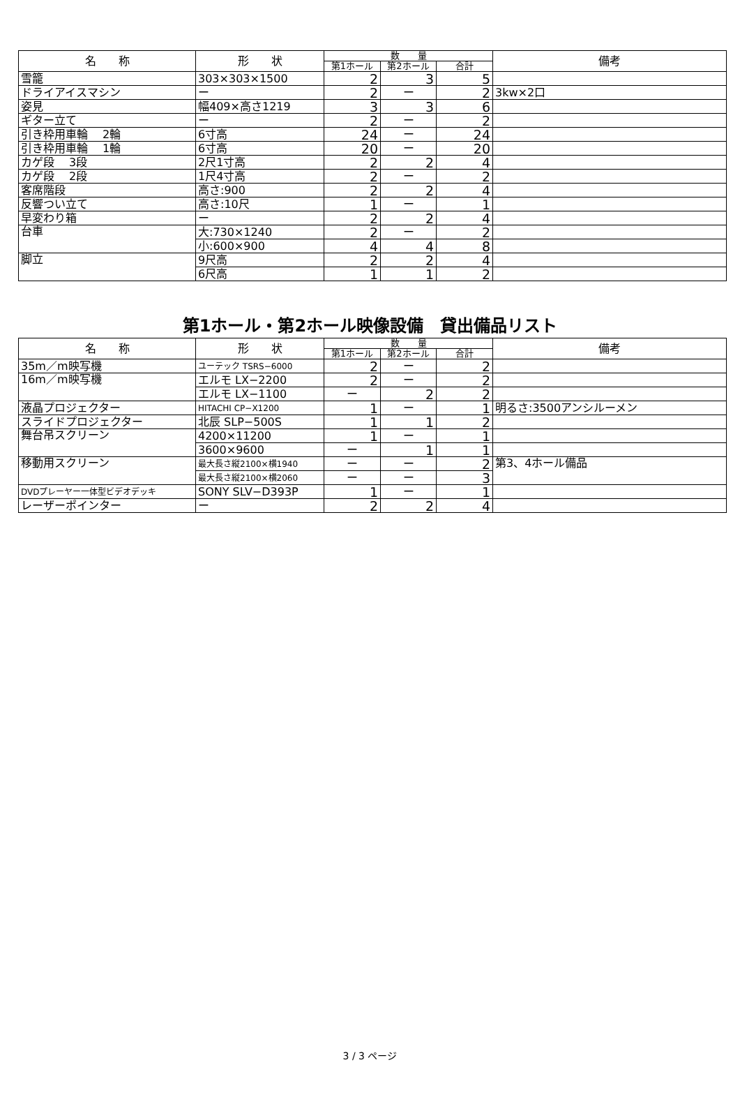| 名 称 | 形 状 | 数 量 | | | 備考 |
| --- | --- | --- | --- | --- | --- |
| | | 第1ホール | 第2ホール | 合計 | |
| 雪籠 | 303×303×1500 | 2 | 3 | 5 | |
| ドライアイスマシン | ー | 2 | ー | 2 | 3kw×2口 |
| 姿見 | 幅409×高さ1219 | 3 | 3 | 6 | |
| ギター立て | ー | 2 | ー | 2 | |
| 引き枠用車輪 2輪 | 6寸高 | 24 | ー | 24 | |
| 引き枠用車輪 1輪 | 6寸高 | 20 | ー | 20 | |
| カゲ段 3段 | 2尺1寸高 | 2 | 2 | 4 | |
| カゲ段 2段 | 1尺4寸高 | 2 | ー | 2 | |
| 客席階段 | 高さ:900 | 2 | 2 | 4 | |
| 反響つい立て | 高さ:10尺 | 1 | ー | 1 | |
| 早変わり箱 | ー | 2 | 2 | 4 | |
| 台車 | 大:730×1240 | 2 | ー | 2 | |
| | 小:600×900 | 4 | 4 | 8 | |
| 脚立 | 9尺高 | 2 | 2 | 4 | |
| | 6尺高 | 1 | 1 | 2 | |
第1ホール・第2ホール映像設備　貸出備品リスト
| 名 称 | 形 状 | 数 量 | | | 備考 |
| --- | --- | --- | --- | --- | --- |
| | | 第1ホール | 第2ホール | 合計 | |
| 35m／m映写機 | ユーテック TSRS−6000 | 2 | ー | 2 | |
| 16m／m映写機 | エルモ LX−2200 | 2 | ー | 2 | |
| | エルモ LX−1100 | ー | 2 | 2 | |
| 液晶プロジェクター | HITACHI CP−X1200 | 1 | ー | 1 | 明るさ:3500アンシルーメン |
| スライドプロジェクター | 北辰 SLP−500S | 1 | 1 | 2 | |
| 舞台吊スクリーン | 4200×11200 | 1 | ー | 1 | |
| | 3600×9600 | ー | 1 | 1 | |
| 移動用スクリーン | 最大長さ縦2100×横1940 | ー | ー | 2 | 第3、4ホール備品 |
| | 最大長さ縦2100×横2060 | ー | ー | 3 | |
| DVDプレーヤー一体型ビデオデッキ | SONY SLV−D393P | 1 | ー | 1 | |
| レーザーポインター | ー | 2 | 2 | 4 | |
3 / 3 ページ